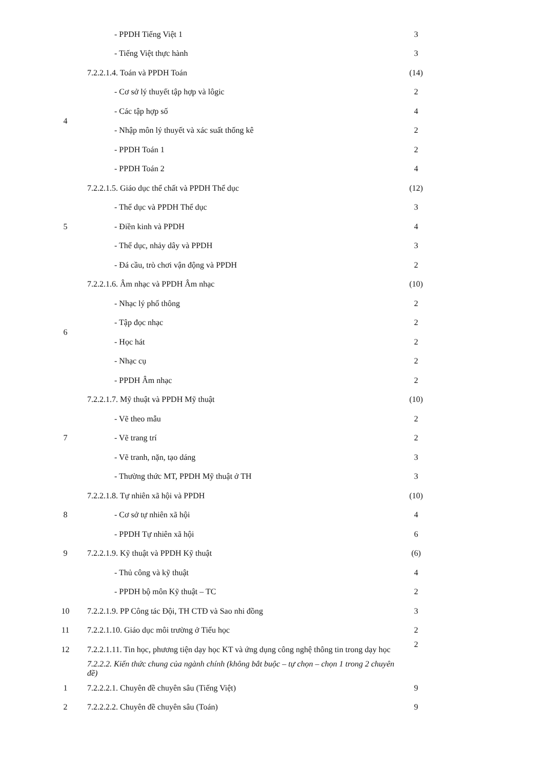| | - PPDH Tiếng Việt 1 | 3 |
| | - Tiếng Việt thực hành | 3 |
| 4 | 7.2.2.1.4. Toán và PPDH Toán | (14) |
| | - Cơ sở lý thuyết tập hợp và lôgic | 2 |
| | - Các tập hợp số | 4 |
| | - Nhập môn lý thuyết và xác suất thống kê | 2 |
| | - PPDH Toán 1 | 2 |
| | - PPDH Toán 2 | 4 |
| 5 | 7.2.2.1.5. Giáo dục thể chất và PPDH Thể dục | (12) |
| | - Thể dục và PPDH Thể dục | 3 |
| | - Điền kinh và PPDH | 4 |
| | - Thể dục, nhảy dây và PPDH | 3 |
| | - Đá cầu, trò chơi vận động và PPDH | 2 |
| 6 | 7.2.2.1.6. Âm nhạc và PPDH Âm nhạc | (10) |
| | - Nhạc lý phổ thông | 2 |
| | - Tập đọc nhạc | 2 |
| | - Học hát | 2 |
| | - Nhạc cụ | 2 |
| | - PPDH Âm nhạc | 2 |
| 7 | 7.2.2.1.7. Mỹ thuật và PPDH Mỹ thuật | (10) |
| | - Vẽ theo mẫu | 2 |
| | - Vẽ trang trí | 2 |
| | - Vẽ tranh, nặn, tạo dáng | 3 |
| | - Thường thức MT, PPDH Mỹ thuật ở TH | 3 |
| 8 | 7.2.2.1.8. Tự nhiên xã hội và PPDH | (10) |
| | - Cơ sở tự nhiên xã hội | 4 |
| | - PPDH Tự nhiên xã hội | 6 |
| 9 | 7.2.2.1.9. Kỹ thuật và PPDH Kỹ thuật | (6) |
| | - Thủ công và kỹ thuật | 4 |
| | - PPDH bộ môn Kỹ thuật – TC | 2 |
| 10 | 7.2.2.1.9. PP Công tác Đội, TH CTĐ và Sao nhi đồng | 3 |
| 11 | 7.2.2.1.10. Giáo dục môi trường ở Tiểu học | 2 |
| 12 | 7.2.2.1.11. Tin học, phương tiện dạy học KT và ứng dụng công nghệ thông tin trong dạy học | 2 |
| | 7.2.2.2. Kiến thức chung của ngành chính (không bắt buộc – tự chọn – chọn 1 trong 2 chuyên đề) | |
| 1 | 7.2.2.2.1. Chuyên đề chuyên sâu (Tiếng Việt) | 9 |
| 2 | 7.2.2.2.2. Chuyên đề chuyên sâu (Toán) | 9 |